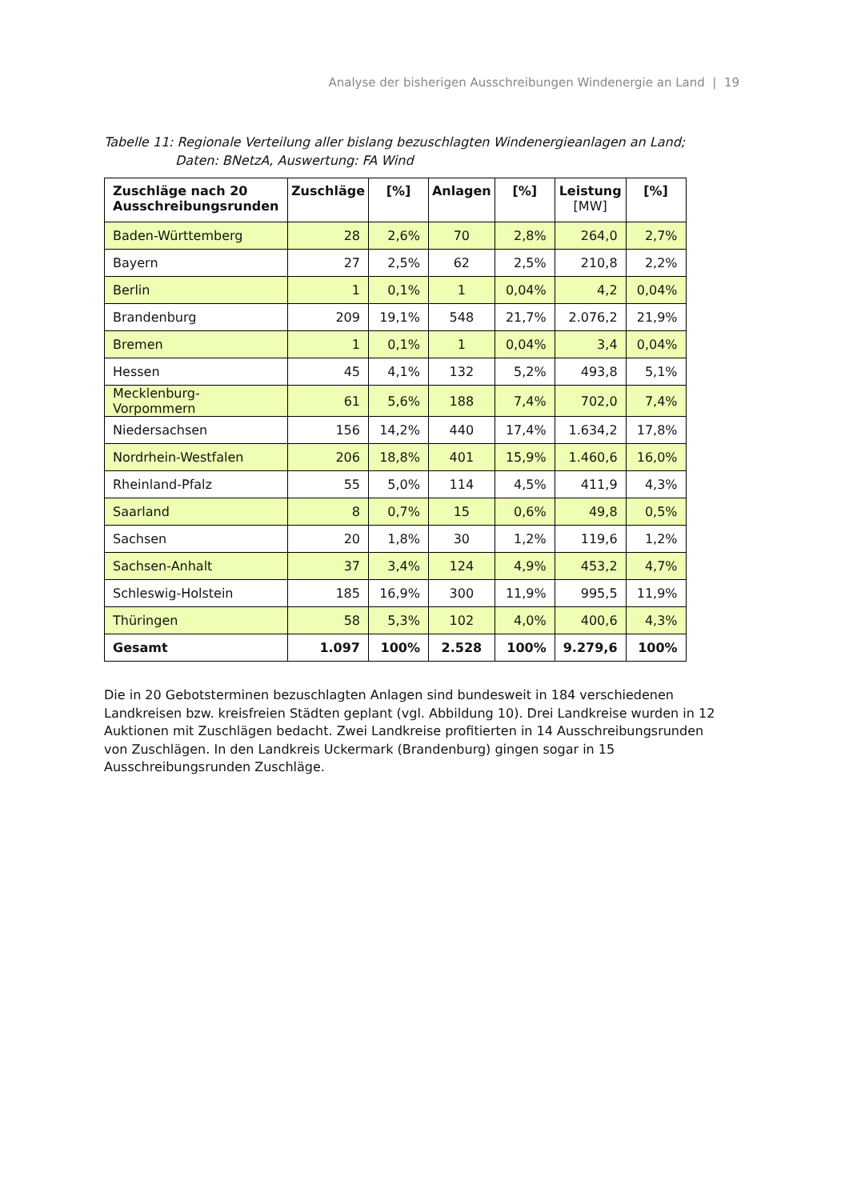Analyse der bisherigen Ausschreibungen Windenergie an Land | 19
Tabelle 11: Regionale Verteilung aller bislang bezuschlagten Windenergieanlagen an Land;
Daten: BNetzA, Auswertung: FA Wind
| Zuschläge nach 20 Ausschreibungsrunden | Zuschläge | [%] | Anlagen | [%] | Leistung [MW] | [%] |
| --- | --- | --- | --- | --- | --- | --- |
| Baden-Württemberg | 28 | 2,6% | 70 | 2,8% | 264,0 | 2,7% |
| Bayern | 27 | 2,5% | 62 | 2,5% | 210,8 | 2,2% |
| Berlin | 1 | 0,1% | 1 | 0,04% | 4,2 | 0,04% |
| Brandenburg | 209 | 19,1% | 548 | 21,7% | 2.076,2 | 21,9% |
| Bremen | 1 | 0,1% | 1 | 0,04% | 3,4 | 0,04% |
| Hessen | 45 | 4,1% | 132 | 5,2% | 493,8 | 5,1% |
| Mecklenburg-Vorpommern | 61 | 5,6% | 188 | 7,4% | 702,0 | 7,4% |
| Niedersachsen | 156 | 14,2% | 440 | 17,4% | 1.634,2 | 17,8% |
| Nordrhein-Westfalen | 206 | 18,8% | 401 | 15,9% | 1.460,6 | 16,0% |
| Rheinland-Pfalz | 55 | 5,0% | 114 | 4,5% | 411,9 | 4,3% |
| Saarland | 8 | 0,7% | 15 | 0,6% | 49,8 | 0,5% |
| Sachsen | 20 | 1,8% | 30 | 1,2% | 119,6 | 1,2% |
| Sachsen-Anhalt | 37 | 3,4% | 124 | 4,9% | 453,2 | 4,7% |
| Schleswig-Holstein | 185 | 16,9% | 300 | 11,9% | 995,5 | 11,9% |
| Thüringen | 58 | 5,3% | 102 | 4,0% | 400,6 | 4,3% |
| Gesamt | 1.097 | 100% | 2.528 | 100% | 9.279,6 | 100% |
Die in 20 Gebotsterminen bezuschlagten Anlagen sind bundesweit in 184 verschiedenen Landkreisen bzw. kreisfreien Städten geplant (vgl. Abbildung 10). Drei Landkreise wurden in 12 Auktionen mit Zuschlägen bedacht. Zwei Landkreise profitierten in 14 Ausschreibungsrunden von Zuschlägen. In den Landkreis Uckermark (Brandenburg) gingen sogar in 15 Ausschreibungsrunden Zuschläge.